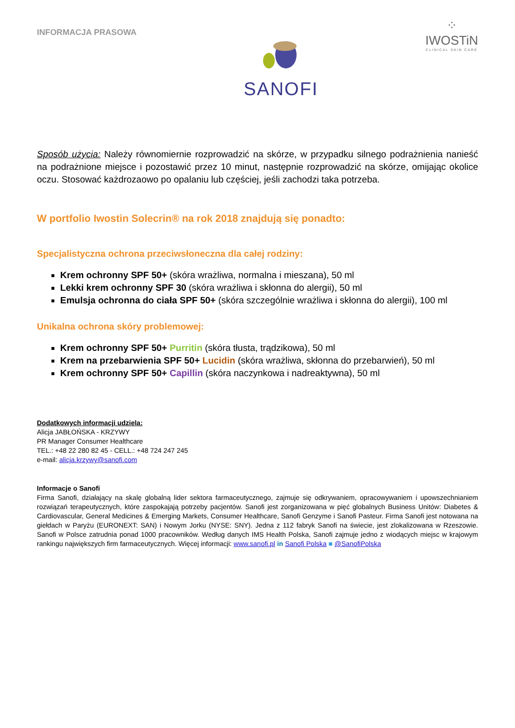INFORMACJA PRASOWA
SANOFI
⁘
IWOSTiN
CLINICAL SKIN CARE
Sposób użycia: Należy równomiernie rozprowadzić na skórze, w przypadku silnego podrażnienia nanieść na podrażnione miejsce i pozostawić przez 10 minut, następnie rozprowadzić na skórze, omijając okolice oczu. Stosować każdrozaowo po opalaniu lub częściej, jeśli zachodzi taka potrzeba.
W portfolio Iwostin Solecrin® na rok 2018 znajdują się ponadto:
Specjalistyczna ochrona przeciwsłoneczna dla całej rodziny:
Krem ochronny SPF 50+ (skóra wrażliwa, normalna i mieszana), 50 ml
Lekki krem ochronny SPF 30 (skóra wrażliwa i skłonna do alergii), 50 ml
Emulsja ochronna do ciała SPF 50+ (skóra szczególnie wrażliwa i skłonna do alergii), 100 ml
Unikalna ochrona skóry problemowej:
Krem ochronny SPF 50+ Purritin (skóra tłusta, trądzikowa), 50 ml
Krem na przebarwienia SPF 50+ Lucidin (skóra wrażliwa, skłonna do przebarwień), 50 ml
Krem ochronny SPF 50+ Capillin (skóra naczynkowa i nadreaktywna), 50 ml
Dodatkowych informacji udziela:
Alicja JABŁOŃSKA - KRZYWY
PR Manager Consumer Healthcare
TEL.: +48 22 280 82 45 - CELL.: +48 724 247 245
e-mail: alicja.krzywy@sanofi.com
Informacje o Sanofi
Firma Sanofi, działający na skalę globalną lider sektora farmaceutycznego, zajmuje się odkrywaniem, opracowywaniem i upowszechnianiem rozwiązań terapeutycznych, które zaspokajają potrzeby pacjentów. Sanofi jest zorganizowana w pięć globalnych Business Unitów: Diabetes & Cardiovascular, General Medicines & Emerging Markets, Consumer Healthcare, Sanofi Genzyme i Sanofi Pasteur. Firma Sanofi jest notowana na giełdach w Paryżu (EURONEXT: SAN) i Nowym Jorku (NYSE: SNY). Jedna z 112 fabryk Sanofi na świecie, jest zlokalizowana w Rzeszowie. Sanofi w Polsce zatrudnia ponad 1000 pracowników. Według danych IMS Health Polska, Sanofi zajmuje jedno z wiodących miejsc w krajowym rankingu największych firm farmaceutycznych. Więcej informacji: www.sanofi.pl in Sanofi Polska ■ @SanofiPolska